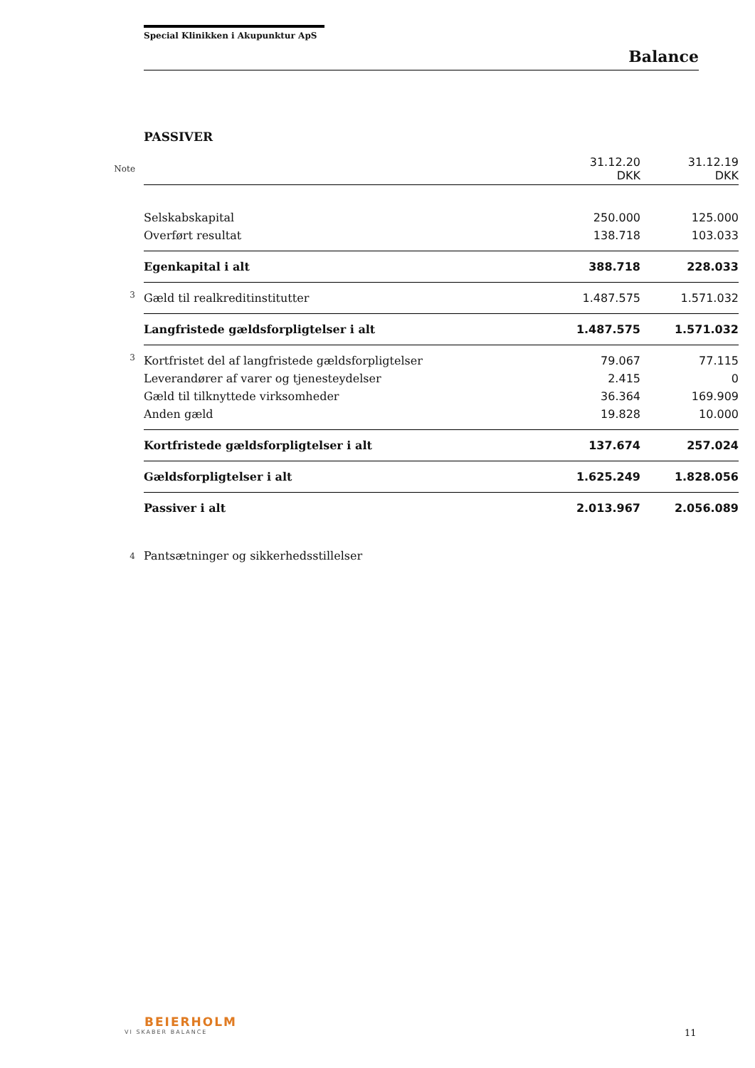Special Klinikken i Akupunktur ApS
Balance
PASSIVER
| Note | | 31.12.20 DKK | 31.12.19 DKK |
| | Selskabskapital | 250.000 | 125.000 |
| | Overført resultat | 138.718 | 103.033 |
| | Egenkapital i alt | 388.718 | 228.033 |
| 3 | Gæld til realkreditinstitutter | 1.487.575 | 1.571.032 |
| | Langfristede gældsforpligtelser i alt | 1.487.575 | 1.571.032 |
| 3 | Kortfristet del af langfristede gældsforpligtelser | 79.067 | 77.115 |
| | Leverandører af varer og tjenesteydelser | 2.415 | 0 |
| | Gæld til tilknyttede virksomheder | 36.364 | 169.909 |
| | Anden gæld | 19.828 | 10.000 |
| | Kortfristede gældsforpligtelser i alt | 137.674 | 257.024 |
| | Gældsforpligtelser i alt | 1.625.249 | 1.828.056 |
| | Passiver i alt | 2.013.967 | 2.056.089 |
| 4 | Pantsætninger og sikkerhedsstillelser | | |
BEIERHOLM
VI SKABER BALANCE
11